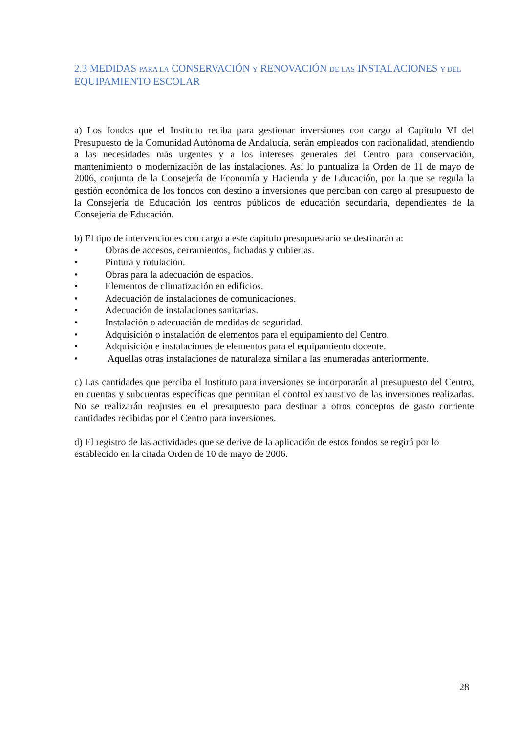2.3 MEDIDAS PARA LA CONSERVACIÓN Y RENOVACIÓN DE LAS INSTALACIONES Y DEL EQUIPAMIENTO ESCOLAR
a) Los fondos que el Instituto reciba para gestionar inversiones con cargo al Capítulo VI del Presupuesto de la Comunidad Autónoma de Andalucía, serán empleados con racionalidad, atendiendo a las necesidades más urgentes y a los intereses generales del Centro para conservación, mantenimiento o modernización de las instalaciones. Así lo puntualiza la Orden de 11 de mayo de 2006, conjunta de la Consejería de Economía y Hacienda y de Educación, por la que se regula la gestión económica de los fondos con destino a inversiones que perciban con cargo al presupuesto de la Consejería de Educación los centros públicos de educación secundaria, dependientes de la Consejería de Educación.
b) El tipo de intervenciones con cargo a este capítulo presupuestario se destinarán a:
• Obras de accesos, cerramientos, fachadas y cubiertas.
• Pintura y rotulación.
• Obras para la adecuación de espacios.
• Elementos de climatización en edificios.
• Adecuación de instalaciones de comunicaciones.
• Adecuación de instalaciones sanitarias.
• Instalación o adecuación de medidas de seguridad.
• Adquisición o instalación de elementos para el equipamiento del Centro.
• Adquisición e instalaciones de elementos para el equipamiento docente.
• Aquellas otras instalaciones de naturaleza similar a las enumeradas anteriormente.
c) Las cantidades que perciba el Instituto para inversiones se incorporarán al presupuesto del Centro, en cuentas y subcuentas específicas que permitan el control exhaustivo de las inversiones realizadas. No se realizarán reajustes en el presupuesto para destinar a otros conceptos de gasto corriente cantidades recibidas por el Centro para inversiones.
d) El registro de las actividades que se derive de la aplicación de estos fondos se regirá por lo establecido en la citada Orden de 10 de mayo de 2006.
28